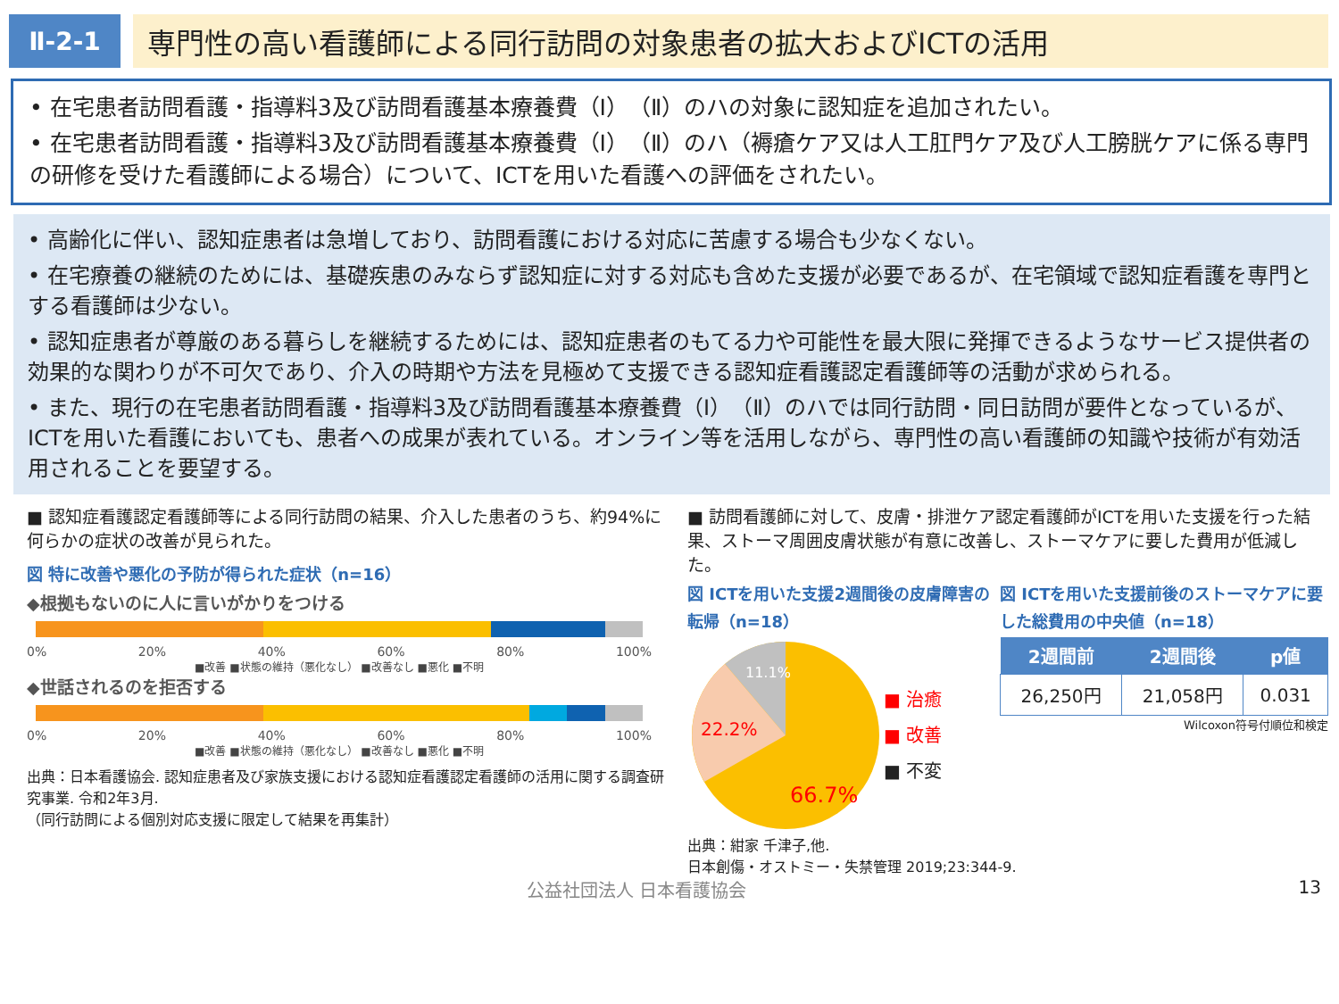Ⅱ-2-1 専門性の高い看護師による同行訪問の対象患者の拡大およびICTの活用
• 在宅患者訪問看護・指導料3及び訪問看護基本療養費（Ⅰ）（Ⅱ）のハの対象に認知症を追加されたい。
• 在宅患者訪問看護・指導料3及び訪問看護基本療養費（Ⅰ）（Ⅱ）のハ（褥瘡ケア又は人工肛門ケア及び人工膀胱ケアに係る専門の研修を受けた看護師による場合）について、ICTを用いた看護への評価をされたい。
• 高齢化に伴い、認知症患者は急増しており、訪問看護における対応に苦慮する場合も少なくない。
• 在宅療養の継続のためには、基礎疾患のみならず認知症に対する対応も含めた支援が必要であるが、在宅領域で認知症看護を専門とする看護師は少ない。
• 認知症患者が尊厳のある暮らしを継続するためには、認知症患者のもてる力や可能性を最大限に発揮できるようなサービス提供者の効果的な関わりが不可欠であり、介入の時期や方法を見極めて支援できる認知症看護認定看護師等の活動が求められる。
• また、現行の在宅患者訪問看護・指導料3及び訪問看護基本療養費（Ⅰ）（Ⅱ）のハでは同行訪問・同日訪問が要件となっているが、ICTを用いた看護においても、患者への成果が表れている。オンライン等を活用しながら、専門性の高い看護師の知識や技術が有効活用されることを要望する。
■ 認知症看護認定看護師等による同行訪問の結果、介入した患者のうち、約94%に何らかの症状の改善が見られた。
図 特に改善や悪化の予防が得られた症状（n=16）
◆根拠もないのに人に言いがかりをつける
0% 20% 40% 60% 80% 100%
■改善 ■状態の維持（悪化なし） ■改善なし ■悪化 ■不明
◆世話されるのを拒否する
0% 20% 40% 60% 80% 100%
■改善 ■状態の維持（悪化なし） ■改善なし ■悪化 ■不明
出典：日本看護協会. 認知症患者及び家族支援における認知症看護認定看護師の活用に関する調査研究事業. 令和2年3月.
（同行訪問による個別対応支援に限定して結果を再集計）
■ 訪問看護師に対して、皮膚・排泄ケア認定看護師がICTを用いた支援を行った結果、ストーマ周囲皮膚状態が有意に改善し、ストーマケアに要した費用が低減した。
図 ICTを用いた支援2週間後の皮膚障害の転帰（n=18）
11.1%
22.2%
66.7%
■ 治癒
■ 改善
■ 不変
図 ICTを用いた支援前後のストーマケアに要した総費用の中央値（n=18）
| 2週間前 | 2週間後 | p値 |
| --- | --- | --- |
| 26,250円 | 21,058円 | 0.031 |
Wilcoxon符号付順位和検定
出典：紺家 千津子,他.
日本創傷・オストミー・失禁管理 2019;23:344-9.
公益社団法人 日本看護協会 13